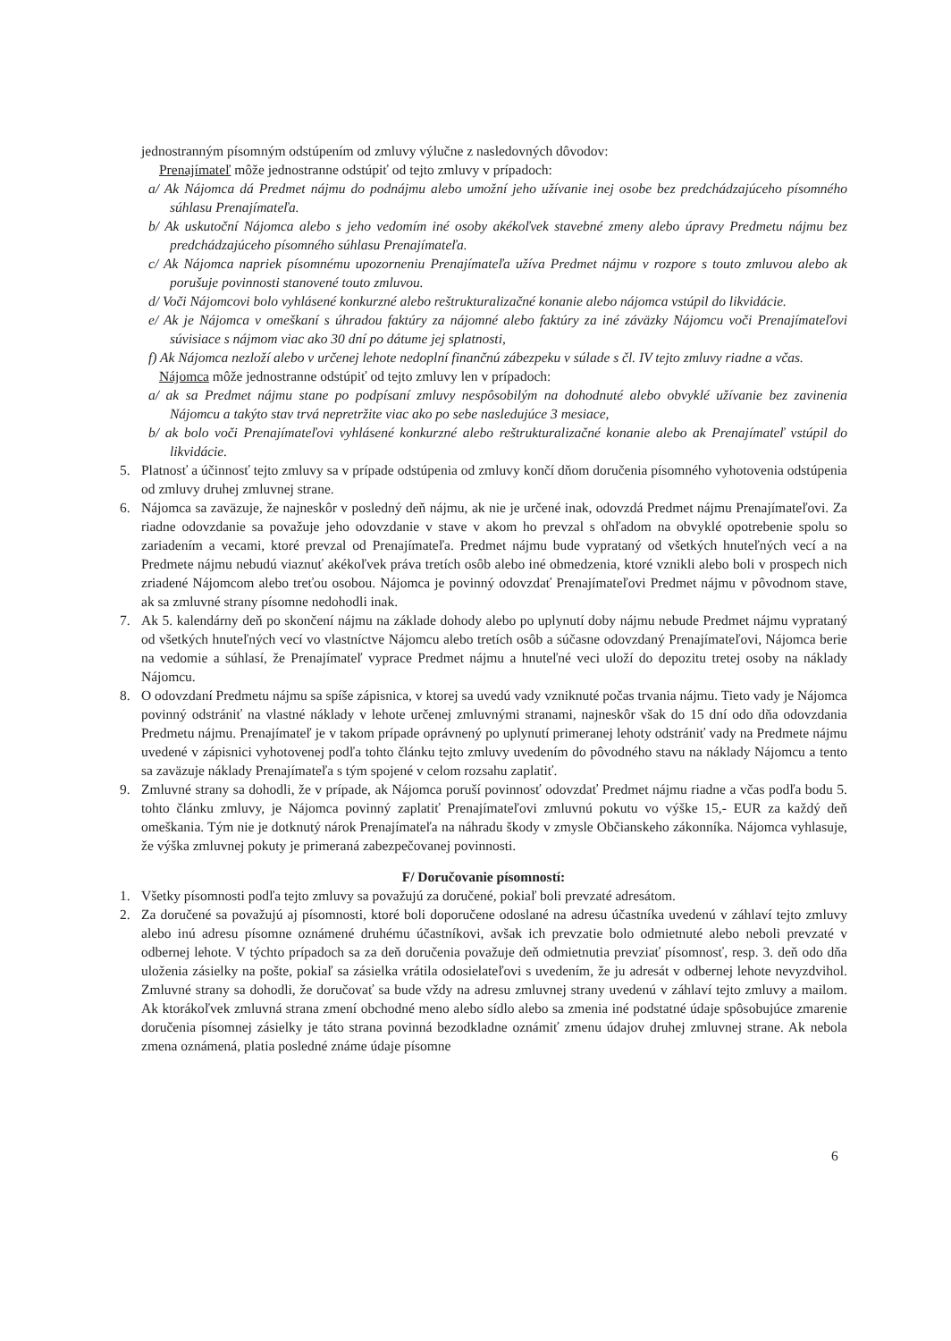jednostranným písomným odstúpením od zmluvy výlučne z nasledovných dôvodov:
Prenajímateľ môže jednostranne odstúpiť od tejto zmluvy v prípadoch:
a/ Ak Nájomca dá Predmet nájmu do podnájmu alebo umožní jeho užívanie inej osobe bez predchádzajúceho písomného súhlasu Prenajímateľa.
b/ Ak uskutoční Nájomca alebo s jeho vedomím iné osoby akékoľvek stavebné zmeny alebo úpravy Predmetu nájmu bez predchádzajúceho písomného súhlasu Prenajímateľa.
c/ Ak Nájomca napriek písomnému upozorneniu Prenajímateľa užíva Predmet nájmu v rozpore s touto zmluvou alebo ak porušuje povinnosti stanovené touto zmluvou.
d/ Voči Nájomcovi bolo vyhlásené konkurzné alebo reštrukturalizačné konanie alebo nájomca vstúpil do likvidácie.
e/ Ak je Nájomca v omeškaní s úhradou faktúry za nájomné alebo faktúry za iné záväzky Nájomcu voči Prenajímateľovi súvisiace s nájmom viac ako 30 dní po dátume jej splatnosti,
f) Ak Nájomca nezloží alebo v určenej lehote nedoplní finančnú zábezpeku v súlade s čl. IV tejto zmluvy riadne a včas.
Nájomca môže jednostranne odstúpiť od tejto zmluvy len v prípadoch:
a/ ak sa Predmet nájmu stane po podpísaní zmluvy nespôsobilým na dohodnuté alebo obvyklé užívanie bez zavinenia Nájomcu a takýto stav trvá nepretržite viac ako po sebe nasledujúce 3 mesiace,
b/ ak bolo voči Prenajímateľovi vyhlásené konkurzné alebo reštrukturalizačné konanie alebo ak Prenajímateľ vstúpil do likvidácie.
5. Platnosť a účinnosť tejto zmluvy sa v prípade odstúpenia od zmluvy končí dňom doručenia písomného vyhotovenia odstúpenia od zmluvy druhej zmluvnej strane.
6. Nájomca sa zaväzuje, že najneskôr v posledný deň nájmu, ak nie je určené inak, odovzdá Predmet nájmu Prenajímateľovi. Za riadne odovzdanie sa považuje jeho odovzdanie v stave v akom ho prevzal s ohľadom na obvyklé opotrebenie spolu so zariadením a vecami, ktoré prevzal od Prenajímateľa. Predmet nájmu bude vyprataný od všetkých hnuteľných vecí a na Predmete nájmu nebudú viaznuť akékoľvek práva tretích osôb alebo iné obmedzenia, ktoré vznikli alebo boli v prospech nich zriadené Nájomcom alebo treťou osobou. Nájomca je povinný odovzdať Prenajímateľovi Predmet nájmu v pôvodnom stave, ak sa zmluvné strany písomne nedohodli inak.
7. Ak 5. kalendárny deň po skončení nájmu na základe dohody alebo po uplynutí doby nájmu nebude Predmet nájmu vyprataný od všetkých hnuteľných vecí vo vlastníctve Nájomcu alebo tretích osôb a súčasne odovzdaný Prenajímateľovi, Nájomca berie na vedomie a súhlasí, že Prenajímateľ vyprace Predmet nájmu a hnuteľné veci uloží do depozitu tretej osoby na náklady Nájomcu.
8. O odovzdaní Predmetu nájmu sa spíše zápisnica, v ktorej sa uvedú vady vzniknuté počas trvania nájmu. Tieto vady je Nájomca povinný odstrániť na vlastné náklady v lehote určenej zmluvnými stranami, najneskôr však do 15 dní odo dňa odovzdania Predmetu nájmu. Prenajímateľ je v takom prípade oprávnený po uplynutí primeranej lehoty odstrániť vady na Predmete nájmu uvedené v zápisnici vyhotovenej podľa tohto článku tejto zmluvy uvedením do pôvodného stavu na náklady Nájomcu a tento sa zaväzuje náklady Prenajímateľa s tým spojené v celom rozsahu zaplatiť.
9. Zmluvné strany sa dohodli, že v prípade, ak Nájomca poruší povinnosť odovzdať Predmet nájmu riadne a včas podľa bodu 5. tohto článku zmluvy, je Nájomca povinný zaplatiť Prenajímateľovi zmluvnú pokutu vo výške 15,- EUR za každý deň omeškania. Tým nie je dotknutý nárok Prenajímateľa na náhradu škody v zmysle Občianskeho zákonníka. Nájomca vyhlasuje, že výška zmluvnej pokuty je primeraná zabezpečovanej povinnosti.
F/ Doručovanie písomností:
1. Všetky písomnosti podľa tejto zmluvy sa považujú za doručené, pokiaľ boli prevzaté adresátom.
2. Za doručené sa považujú aj písomnosti, ktoré boli doporučene odoslané na adresu účastníka uvedenú v záhlaví tejto zmluvy alebo inú adresu písomne oznámené druhému účastníkovi, avšak ich prevzatie bolo odmietnuté alebo neboli prevzaté v odbernej lehote. V týchto prípadoch sa za deň doručenia považuje deň odmietnutia prevziať písomnosť, resp. 3. deň odo dňa uloženia zásielky na pošte, pokiaľ sa zásielka vrátila odosielateľovi s uvedením, že ju adresát v odbernej lehote nevyzdvihol. Zmluvné strany sa dohodli, že doručovať sa bude vždy na adresu zmluvnej strany uvedenú v záhlaví tejto zmluvy a mailom. Ak ktorákoľvek zmluvná strana zmení obchodné meno alebo sídlo alebo sa zmenia iné podstatné údaje spôsobujúce zmarenie doručenia písomnej zásielky je táto strana povinná bezodkladne oznámiť zmenu údajov druhej zmluvnej strane. Ak nebola zmena oznámená, platia posledné známe údaje písomne
6